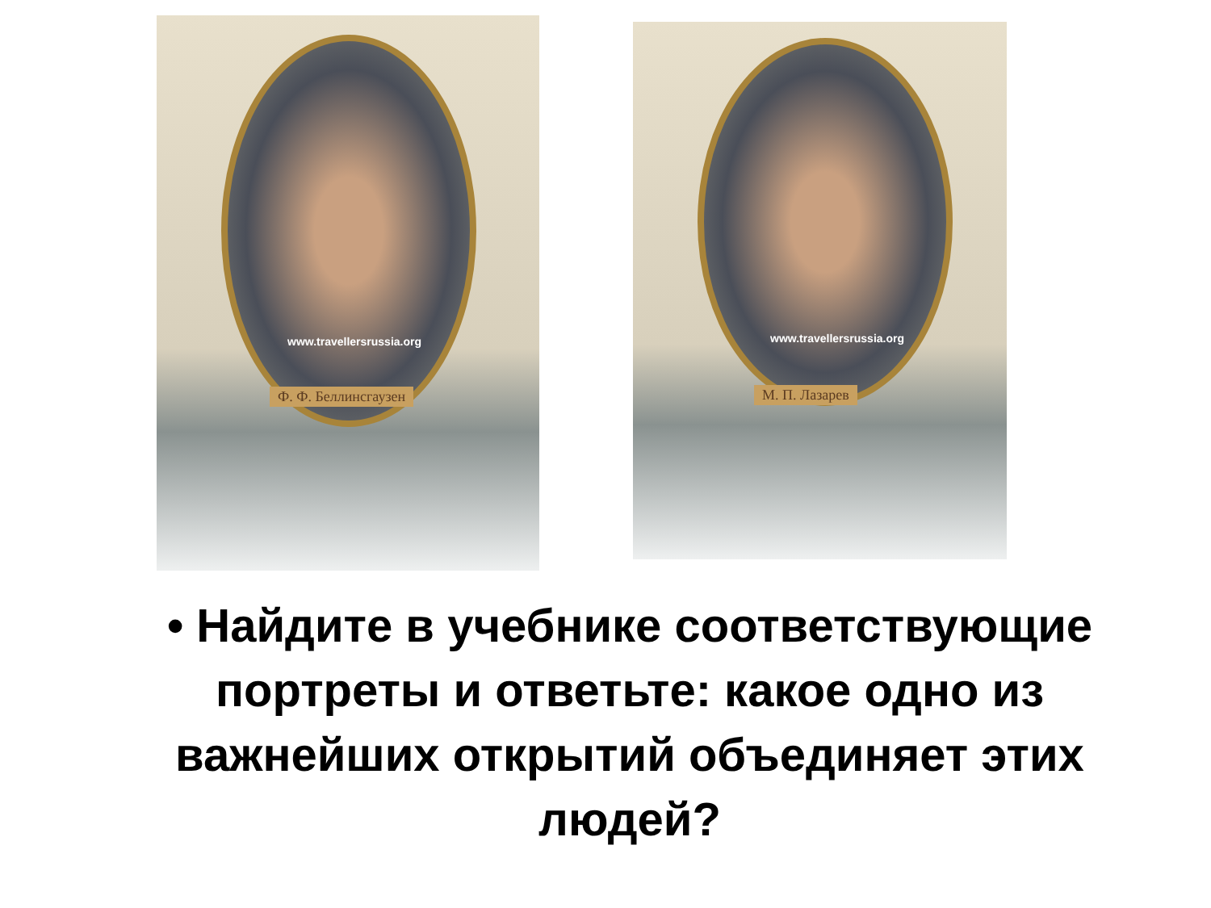www.travellersrussia.org
Ф. Ф. Беллинсгаузен
www.travellersrussia.org
М. П. Лазарев
• Найдите в учебнике соответствующие портреты и ответьте: какое одно из важнейших открытий объединяет этих людей?